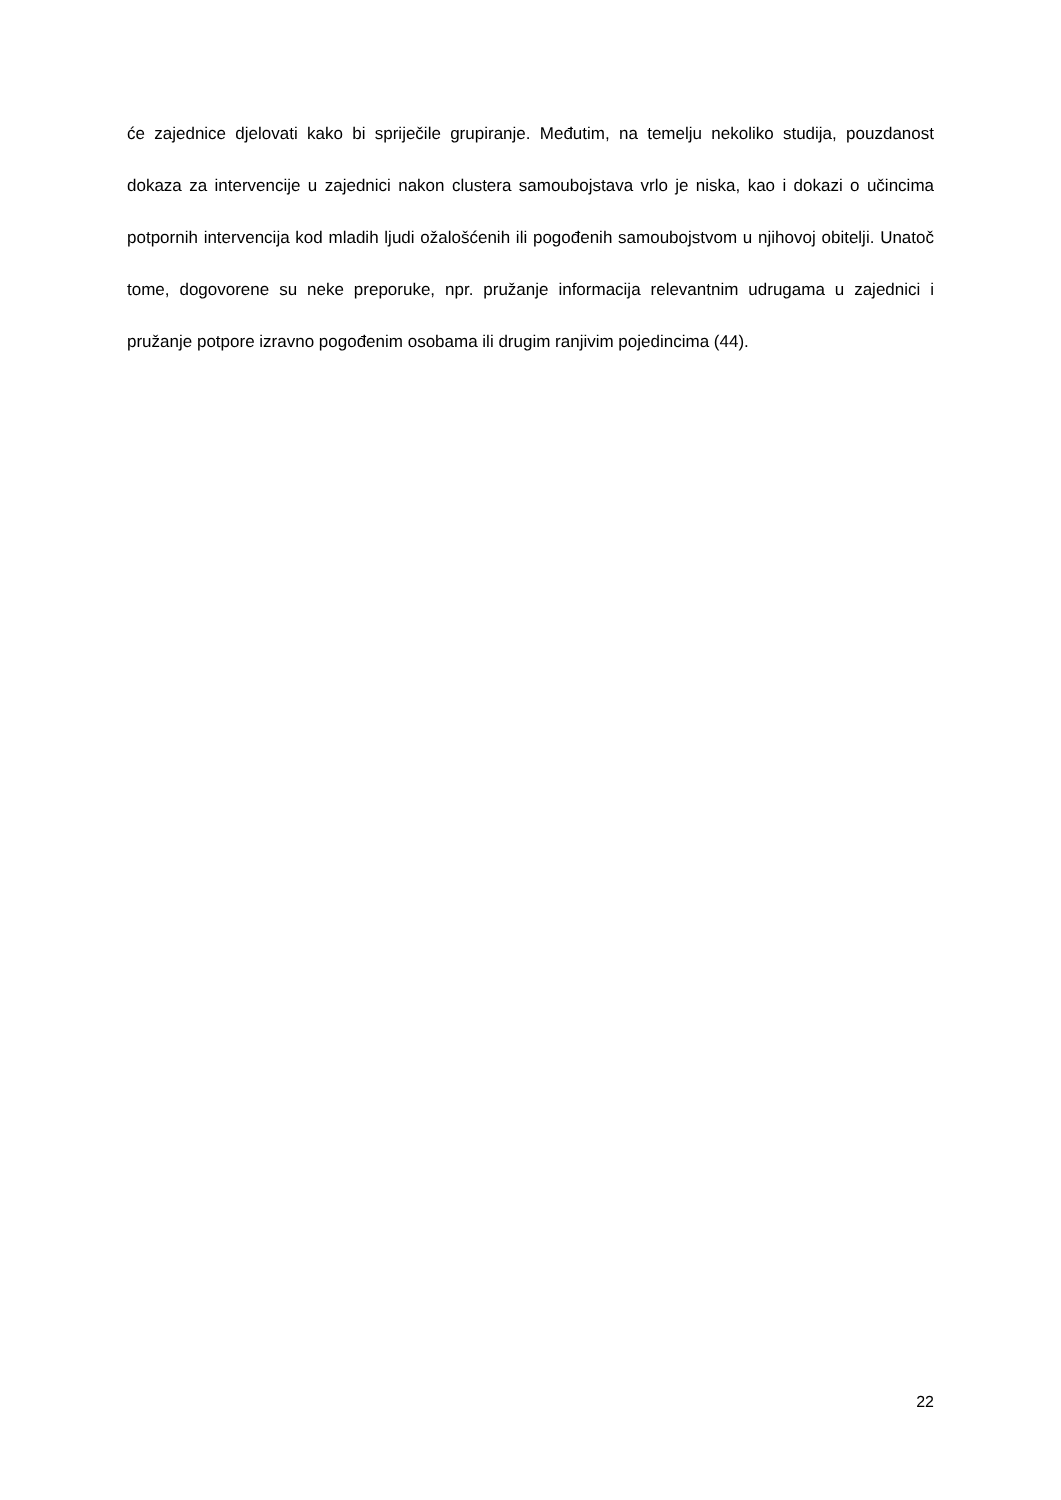će zajednice djelovati kako bi spriječile grupiranje. Međutim, na temelju nekoliko studija, pouzdanost dokaza za intervencije u zajednici nakon clustera samoubojstava vrlo je niska, kao i dokazi o učincima potpornih intervencija kod mladih ljudi ožalošćenih ili pogođenih samoubojstvom u njihovoj obitelji. Unatoč tome, dogovorene su neke preporuke, npr. pružanje informacija relevantnim udrugama u zajednici i pružanje potpore izravno pogođenim osobama ili drugim ranjivim pojedincima (44).
22